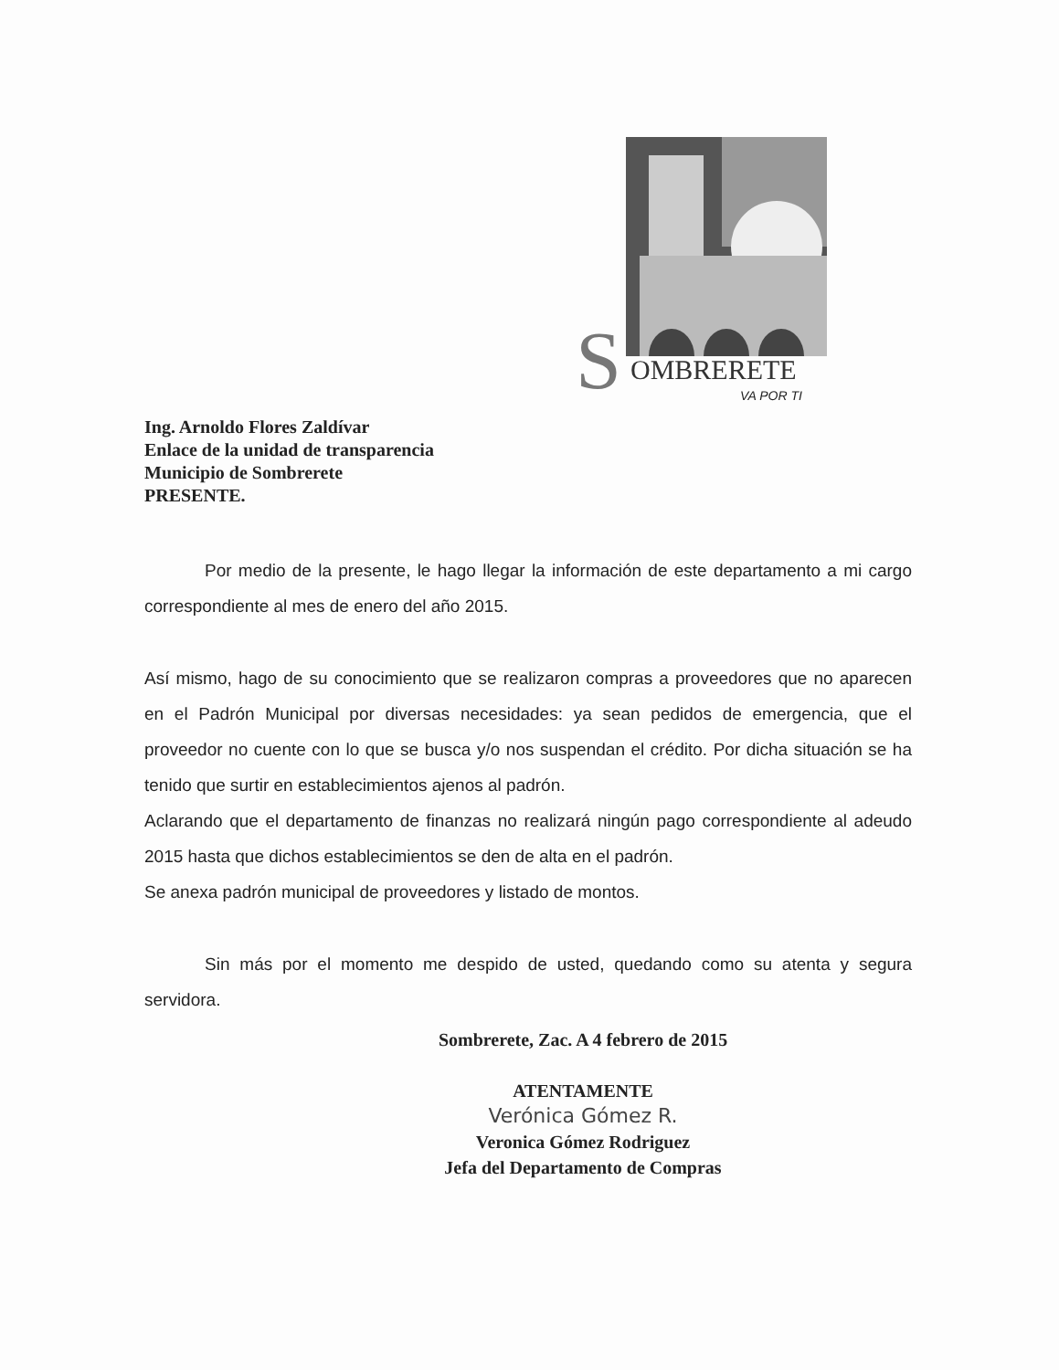S
OMBRERETE
VA POR TI
Ing. Arnoldo Flores Zaldívar
Enlace de la unidad de transparencia
Municipio de Sombrerete
PRESENTE.
Por medio de la presente, le hago llegar la información de este departamento a mi cargo correspondiente al mes de enero del año 2015.
Así mismo, hago de su conocimiento que se realizaron compras a proveedores que no aparecen en el Padrón Municipal por diversas necesidades: ya sean pedidos de emergencia, que el proveedor no cuente con lo que se busca y/o nos suspendan el crédito. Por dicha situación se ha tenido que surtir en establecimientos ajenos al padrón.
Aclarando que el departamento de finanzas no realizará ningún pago correspondiente al adeudo 2015 hasta que dichos establecimientos se den de alta en el padrón.
Se anexa padrón municipal de proveedores y listado de montos.
Sin más por el momento me despido de usted, quedando como su atenta y segura servidora.
Sombrerete, Zac. A 4 febrero de 2015
ATENTAMENTE
Verónica Gómez R.
Veronica Gómez Rodriguez
Jefa del Departamento de Compras